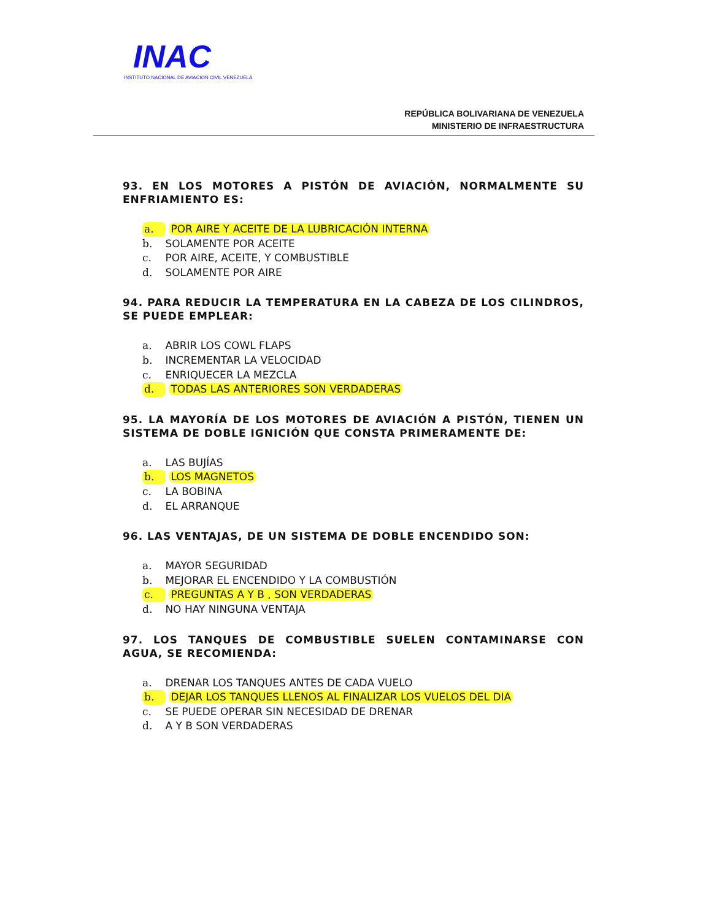INAC
INSTITUTO NACIONAL DE AVIACION CIVIL VENEZUELA
REPÚBLICA BOLIVARIANA DE VENEZUELA
MINISTERIO DE INFRAESTRUCTURA
93. EN LOS MOTORES A PISTÓN DE AVIACIÓN, NORMALMENTE SU ENFRIAMIENTO ES:
a. POR AIRE Y ACEITE DE LA LUBRICACIÓN INTERNA
b. SOLAMENTE POR ACEITE
c. POR AIRE, ACEITE, Y COMBUSTIBLE
d. SOLAMENTE POR AIRE
94. PARA REDUCIR LA TEMPERATURA EN LA CABEZA DE LOS CILINDROS, SE PUEDE EMPLEAR:
a. ABRIR LOS COWL FLAPS
b. INCREMENTAR LA VELOCIDAD
c. ENRIQUECER LA MEZCLA
d. TODAS LAS ANTERIORES SON VERDADERAS
95. LA MAYORÍA DE LOS MOTORES DE AVIACIÓN A PISTÓN, TIENEN UN SISTEMA DE DOBLE IGNICIÓN QUE CONSTA PRIMERAMENTE DE:
a. LAS BUJÍAS
b. LOS MAGNETOS
c. LA BOBINA
d. EL ARRANQUE
96. LAS VENTAJAS, DE UN SISTEMA DE DOBLE ENCENDIDO SON:
a. MAYOR SEGURIDAD
b. MEJORAR EL ENCENDIDO Y LA COMBUSTIÓN
c. PREGUNTAS A Y B , SON VERDADERAS
d. NO HAY NINGUNA VENTAJA
97. LOS TANQUES DE COMBUSTIBLE SUELEN CONTAMINARSE CON AGUA, SE RECOMIENDA:
a. DRENAR LOS TANQUES ANTES DE CADA VUELO
b. DEJAR LOS TANQUES LLENOS AL FINALIZAR LOS VUELOS DEL DIA
c. SE PUEDE OPERAR SIN NECESIDAD DE DRENAR
d. A Y B SON VERDADERAS